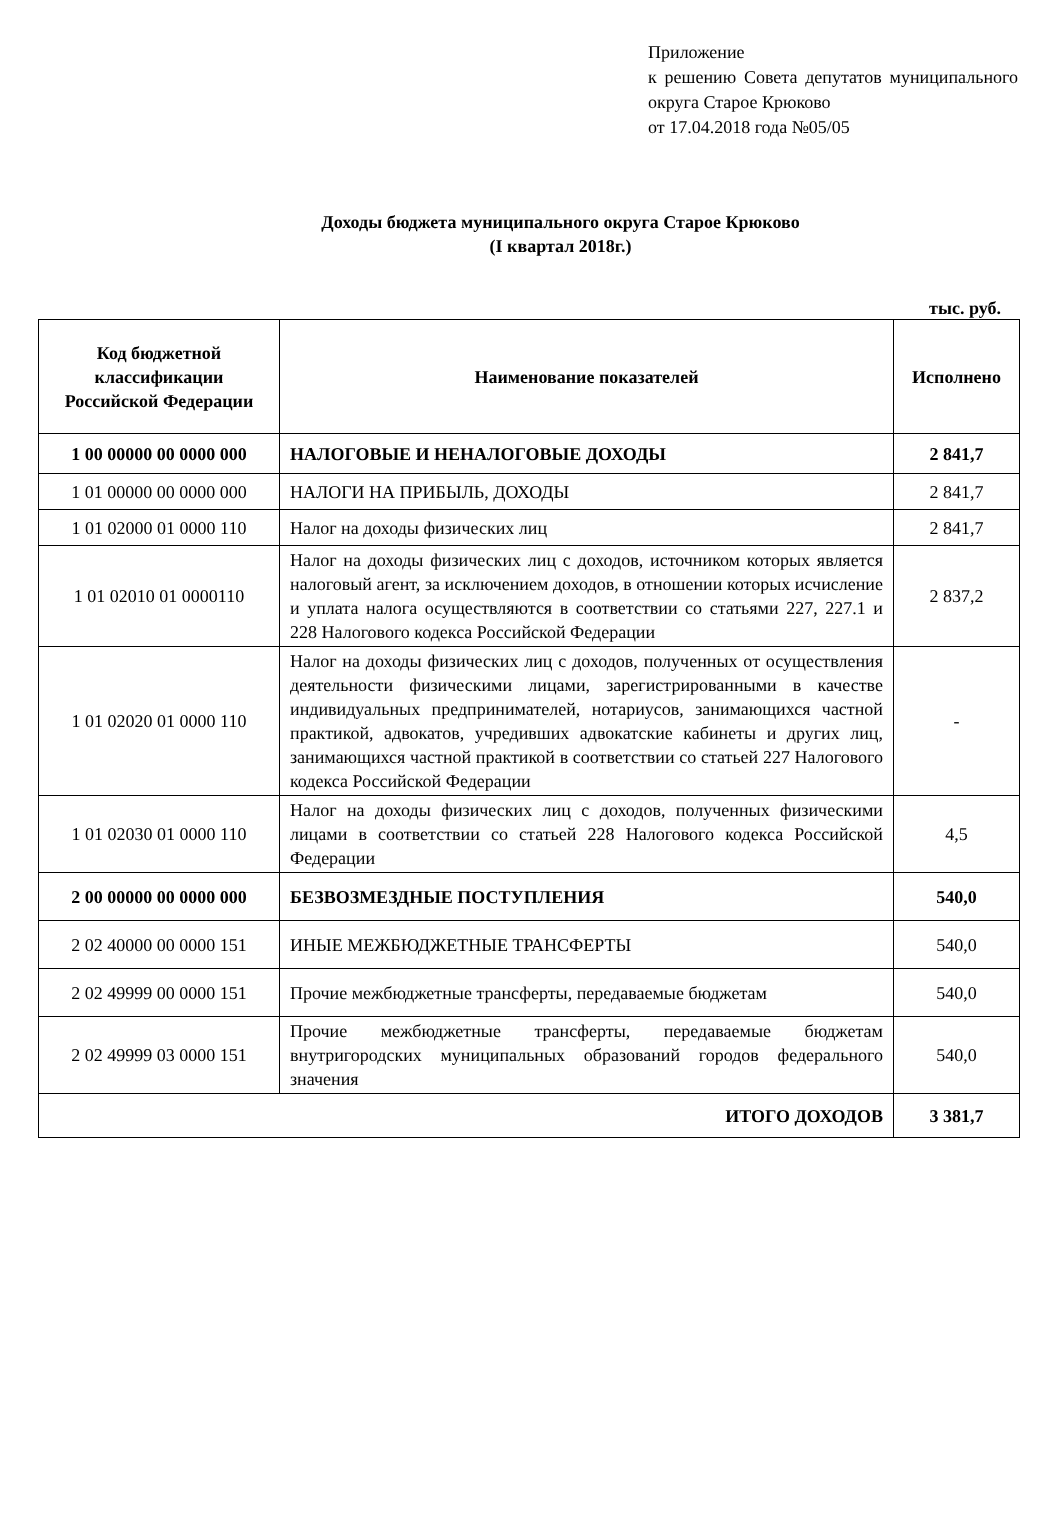Приложение
к решению Совета депутатов муниципального округа Старое Крюково
от 17.04.2018 года №05/05
Доходы бюджета муниципального округа Старое Крюково
(I квартал 2018г.)
тыс. руб.
| Код бюджетной классификации Российской Федерации | Наименование показателей | Исполнено |
| --- | --- | --- |
| 1 00 00000 00 0000 000 | НАЛОГОВЫЕ И НЕНАЛОГОВЫЕ ДОХОДЫ | 2 841,7 |
| 1 01 00000 00 0000 000 | НАЛОГИ НА ПРИБЫЛЬ, ДОХОДЫ | 2 841,7 |
| 1 01 02000 01 0000 110 | Налог на доходы физических лиц | 2 841,7 |
| 1 01 02010 01 0000110 | Налог на доходы физических лиц с доходов, источником которых является налоговый агент, за исключением доходов, в отношении которых исчисление и уплата налога осуществляются в соответствии со статьями 227, 227.1 и 228 Налогового кодекса Российской Федерации | 2 837,2 |
| 1 01 02020 01 0000 110 | Налог на доходы физических лиц с доходов, полученных от осуществления деятельности физическими лицами, зарегистрированными в качестве индивидуальных предпринимателей, нотариусов, занимающихся частной практикой, адвокатов, учредивших адвокатские кабинеты и других лиц, занимающихся частной практикой в соответствии со статьей 227 Налогового кодекса Российской Федерации | - |
| 1 01 02030 01 0000 110 | Налог на доходы физических лиц с доходов, полученных физическими лицами в соответствии со статьей 228 Налогового кодекса Российской Федерации | 4,5 |
| 2 00 00000 00 0000 000 | БЕЗВОЗМЕЗДНЫЕ ПОСТУПЛЕНИЯ | 540,0 |
| 2 02 40000 00 0000 151 | ИНЫЕ МЕЖБЮДЖЕТНЫЕ ТРАНСФЕРТЫ | 540,0 |
| 2 02 49999 00 0000 151 | Прочие межбюджетные трансферты, передаваемые бюджетам | 540,0 |
| 2 02 49999 03 0000 151 | Прочие межбюджетные трансферты, передаваемые бюджетам внутригородских муниципальных образований городов федерального значения | 540,0 |
| ИТОГО ДОХОДОВ | | 3 381,7 |